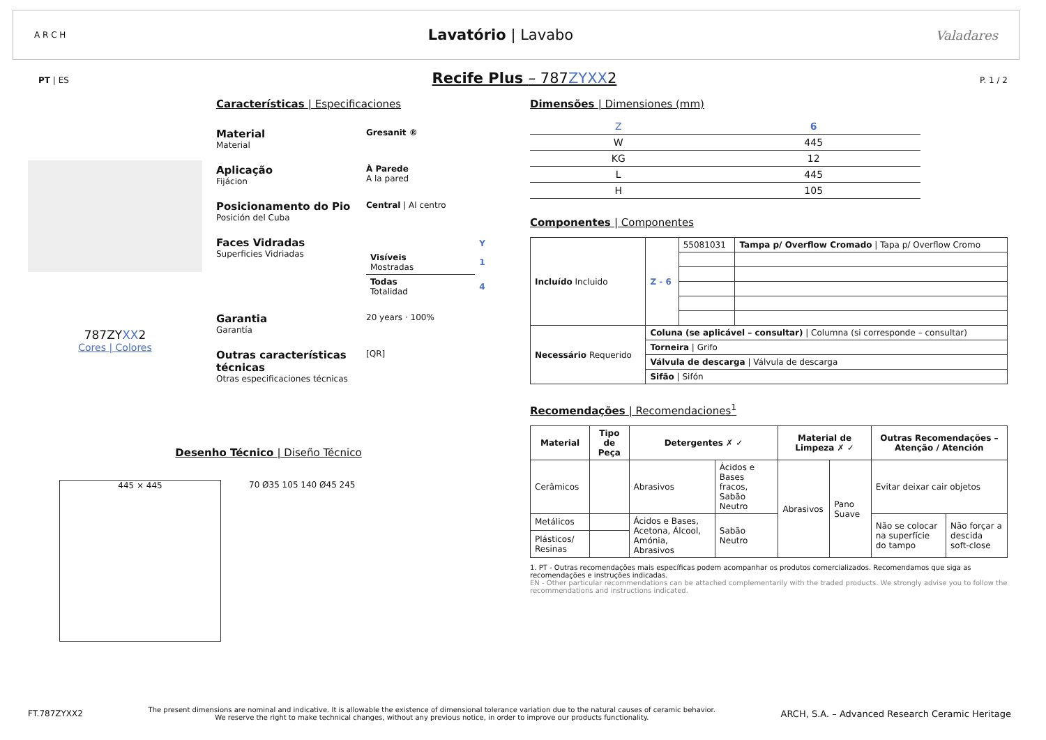A R C H
Lavatório | Lavabo
Valadares
PT | ES
Recife Plus – 787ZYXX2
P. 1 / 2
787ZYXX2
Cores | Colores
Características | Especificaciones
Material
Material
Gresanit ®
Aplicação
Fijácion
À Parede
A la pared
Posicionamento do Pio
Posición del Cuba
Central | Al centro
Faces Vidradas
Superficies Vidriadas
| | Y |
| Visíveis Mostradas | 1 |
| Todas Totalidad | 4 |
Garantia
Garantía
20 years · 100%
Outras características técnicas
Otras especificaciones técnicas
[QR]
Desenho Técnico | Diseño Técnico
445 × 445
70 Ø35 105 140 Ø45 245
Dimensões | Dimensiones (mm)
| Z | 6 |
| W | 445 |
| KG | 12 |
| L | 445 |
| H | 105 |
Componentes | Componentes
| Incluído Incluido | Z - 6 | 55081031 | Tampa p/ Overflow Cromado / Tapa p/ Overflow Cromo |
| Necessário Requerido | Coluna (se aplicável – consultar) / Columna (si corresponde – consultar) | | |
| | Torneira / Grifo | | |
| | Válvula de descarga / Válvula de descarga | | |
| | Sifão / Sifón | | |
Recomendações | Recomendaciones<sup>1</sup>
| Material | Tipo de Peça | Detergentes ✗ ✓ | | Material de Limpeza ✗ ✓ | | Outras Recomendações – Atenção / Atención | |
| --- | --- | --- | --- | --- | --- | --- | --- |
| Cerâmicos | | Abrasivos | Ácidos e Bases fracos, Sabão Neutro | Abrasivos | Pano Suave | Evitar deixar cair objetos | |
| Metálicos | | Ácidos e Bases, Acetona, Álcool, Amónia, Abrasivos | Sabão Neutro | | | Não se colocar na superfície do tampo | Não forçar a descida soft-close |
| Plásticos/ Resinas | | | | | | | |
1. PT - Outras recomendações mais específicas podem acompanhar os produtos comercializados. Recomendamos que siga as recomendações e instruções indicadas.
EN - Other particular recommendations can be attached complementarily with the traded products. We strongly advise you to follow the recommendations and instructions indicated.
FT.787ZYXX2
The present dimensions are nominal and indicative. It is allowable the existence of dimensional tolerance variation due to the natural causes of ceramic behavior.
We reserve the right to make technical changes, without any previous notice, in order to improve our products functionality.
ARCH, S.A. – Advanced Research Ceramic Heritage